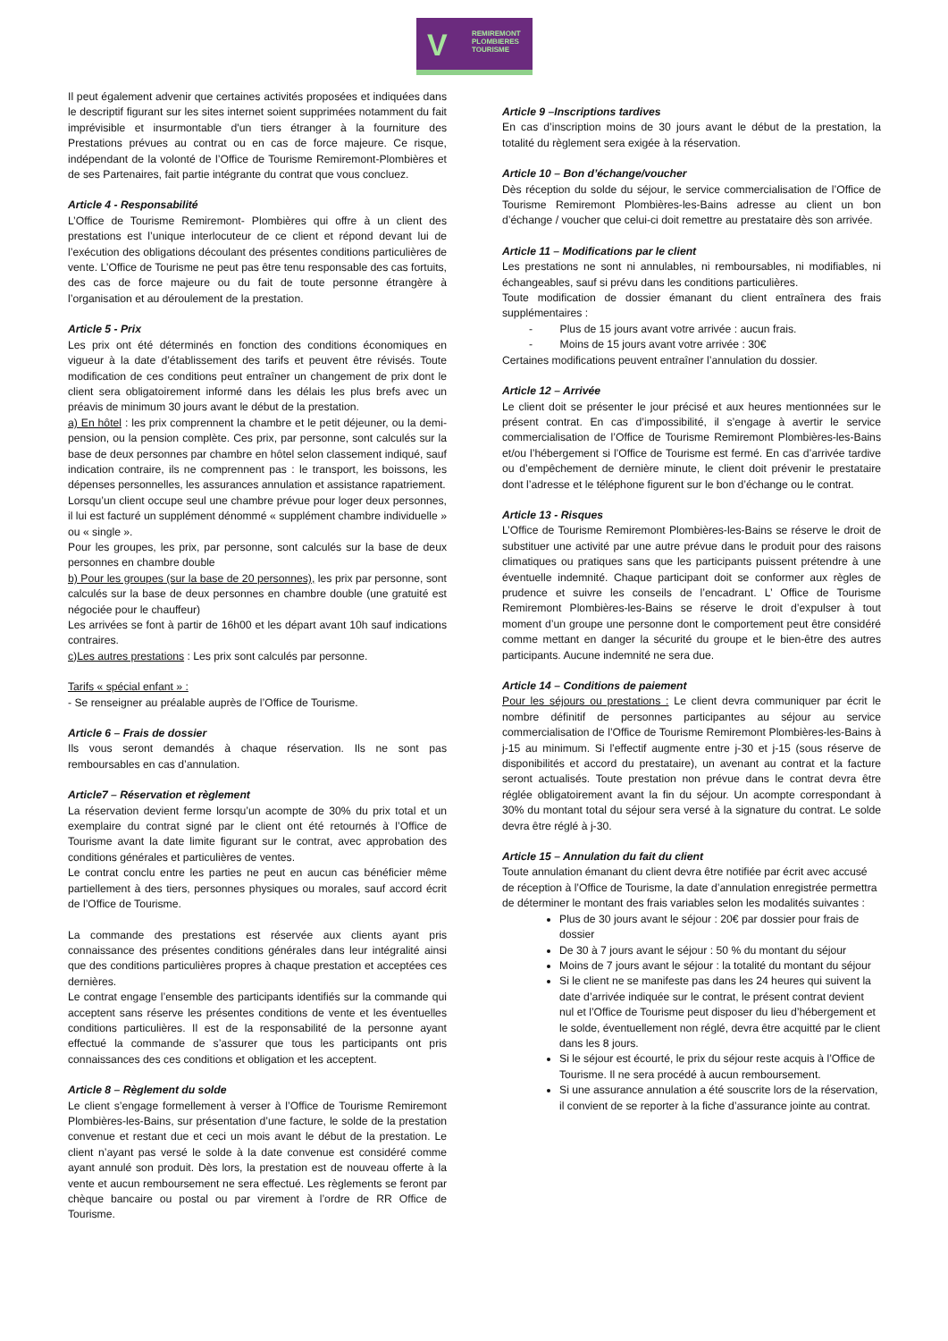V REMIREMONT
PLOMBIERES
TOURISME
Il peut également advenir que certaines activités proposées et indiquées dans le descriptif figurant sur les sites internet soient supprimées notamment du fait imprévisible et insurmontable d'un tiers étranger à la fourniture des Prestations prévues au contrat ou en cas de force majeure. Ce risque, indépendant de la volonté de l’Office de Tourisme Remiremont-Plombières et de ses Partenaires, fait partie intégrante du contrat que vous concluez.
Article 4 - Responsabilité
L’Office de Tourisme Remiremont- Plombières qui offre à un client des prestations est l’unique interlocuteur de ce client et répond devant lui de l’exécution des obligations découlant des présentes conditions particulières de vente. L’Office de Tourisme ne peut pas être tenu responsable des cas fortuits, des cas de force majeure ou du fait de toute personne étrangère à l’organisation et au déroulement de la prestation.
Article 5 - Prix
Les prix ont été déterminés en fonction des conditions économiques en vigueur à la date d’établissement des tarifs et peuvent être révisés. Toute modification de ces conditions peut entraîner un changement de prix dont le client sera obligatoirement informé dans les délais les plus brefs avec un préavis de minimum 30 jours avant le début de la prestation.
a) En hôtel : les prix comprennent la chambre et le petit déjeuner, ou la demi-pension, ou la pension complète. Ces prix, par personne, sont calculés sur la base de deux personnes par chambre en hôtel selon classement indiqué, sauf indication contraire, ils ne comprennent pas : le transport, les boissons, les dépenses personnelles, les assurances annulation et assistance rapatriement.
Lorsqu’un client occupe seul une chambre prévue pour loger deux personnes, il lui est facturé un supplément dénommé « supplément chambre individuelle » ou « single ».
Pour les groupes, les prix, par personne, sont calculés sur la base de deux personnes en chambre double
b) Pour les groupes (sur la base de 20 personnes), les prix par personne, sont calculés sur la base de deux personnes en chambre double (une gratuité est négociée pour le chauffeur)
Les arrivées se font à partir de 16h00 et les départ avant 10h sauf indications contraires.
c)Les autres prestations : Les prix sont calculés par personne.
Tarifs « spécial enfant » :
- Se renseigner au préalable auprès de l’Office de Tourisme.
Article 6 – Frais de dossier
Ils vous seront demandés à chaque réservation. Ils ne sont pas remboursables en cas d’annulation.
Article7 – Réservation et règlement
La réservation devient ferme lorsqu’un acompte de 30% du prix total et un exemplaire du contrat signé par le client ont été retournés à l’Office de Tourisme avant la date limite figurant sur le contrat, avec approbation des conditions générales et particulières de ventes.
Le contrat conclu entre les parties ne peut en aucun cas bénéficier même partiellement à des tiers, personnes physiques ou morales, sauf accord écrit de l’Office de Tourisme.
La commande des prestations est réservée aux clients ayant pris connaissance des présentes conditions générales dans leur intégralité ainsi que des conditions particulières propres à chaque prestation et acceptées ces dernières.
Le contrat engage l’ensemble des participants identifiés sur la commande qui acceptent sans réserve les présentes conditions de vente et les éventuelles conditions particulières. Il est de la responsabilité de la personne ayant effectué la commande de s’assurer que tous les participants ont pris connaissances des ces conditions et obligation et les acceptent.
Article 8 – Règlement du solde
Le client s’engage formellement à verser à l’Office de Tourisme Remiremont Plombières-les-Bains, sur présentation d’une facture, le solde de la prestation convenue et restant due et ceci un mois avant le début de la prestation. Le client n’ayant pas versé le solde à la date convenue est considéré comme ayant annulé son produit. Dès lors, la prestation est de nouveau offerte à la vente et aucun remboursement ne sera effectué. Les règlements se feront par chèque bancaire ou postal ou par virement à l’ordre de RR Office de Tourisme.
Article 9 –Inscriptions tardives
En cas d’inscription moins de 30 jours avant le début de la prestation, la totalité du règlement sera exigée à la réservation.
Article 10 – Bon d’échange/voucher
Dès réception du solde du séjour, le service commercialisation de l’Office de Tourisme Remiremont Plombières-les-Bains adresse au client un bon d’échange / voucher que celui-ci doit remettre au prestataire dès son arrivée.
Article 11 – Modifications par le client
Les prestations ne sont ni annulables, ni remboursables, ni modifiables, ni échangeables, sauf si prévu dans les conditions particulières.
Toute modification de dossier émanant du client entraînera des frais supplémentaires :
- Plus de 15 jours avant votre arrivée : aucun frais.
- Moins de 15 jours avant votre arrivée : 30€
Certaines modifications peuvent entraîner l’annulation du dossier.
Article 12 – Arrivée
Le client doit se présenter le jour précisé et aux heures mentionnées sur le présent contrat. En cas d’impossibilité, il s’engage à avertir le service commercialisation de l’Office de Tourisme Remiremont Plombières-les-Bains et/ou l’hébergement si l’Office de Tourisme est fermé. En cas d’arrivée tardive ou d’empêchement de dernière minute, le client doit prévenir le prestataire dont l’adresse et le téléphone figurent sur le bon d’échange ou le contrat.
Article 13 - Risques
L’Office de Tourisme Remiremont Plombières-les-Bains se réserve le droit de substituer une activité par une autre prévue dans le produit pour des raisons climatiques ou pratiques sans que les participants puissent prétendre à une éventuelle indemnité. Chaque participant doit se conformer aux règles de prudence et suivre les conseils de l’encadrant. L’ Office de Tourisme Remiremont Plombières-les-Bains se réserve le droit d’expulser à tout moment d’un groupe une personne dont le comportement peut être considéré comme mettant en danger la sécurité du groupe et le bien-être des autres participants. Aucune indemnité ne sera due.
Article 14 – Conditions de paiement
Pour les séjours ou prestations : Le client devra communiquer par écrit le nombre définitif de personnes participantes au séjour au service commercialisation de l’Office de Tourisme Remiremont Plombières-les-Bains à j-15 au minimum. Si l’effectif augmente entre j-30 et j-15 (sous réserve de disponibilités et accord du prestataire), un avenant au contrat et la facture seront actualisés. Toute prestation non prévue dans le contrat devra être réglée obligatoirement avant la fin du séjour. Un acompte correspondant à 30% du montant total du séjour sera versé à la signature du contrat. Le solde devra être réglé à j-30.
Article 15 – Annulation du fait du client
Toute annulation émanant du client devra être notifiée par écrit avec accusé de réception à l’Office de Tourisme, la date d’annulation enregistrée permettra de déterminer le montant des frais variables selon les modalités suivantes :
Plus de 30 jours avant le séjour : 20€ par dossier pour frais de dossier
De 30 à 7 jours avant le séjour : 50 % du montant du séjour
Moins de 7 jours avant le séjour : la totalité du montant du séjour
Si le client ne se manifeste pas dans les 24 heures qui suivent la date d’arrivée indiquée sur le contrat, le présent contrat devient nul et l’Office de Tourisme peut disposer du lieu d’hébergement et le solde, éventuellement non réglé, devra être acquitté par le client dans les 8 jours.
Si le séjour est écourté, le prix du séjour reste acquis à l’Office de Tourisme. Il ne sera procédé à aucun remboursement.
Si une assurance annulation a été souscrite lors de la réservation, il convient de se reporter à la fiche d’assurance jointe au contrat.